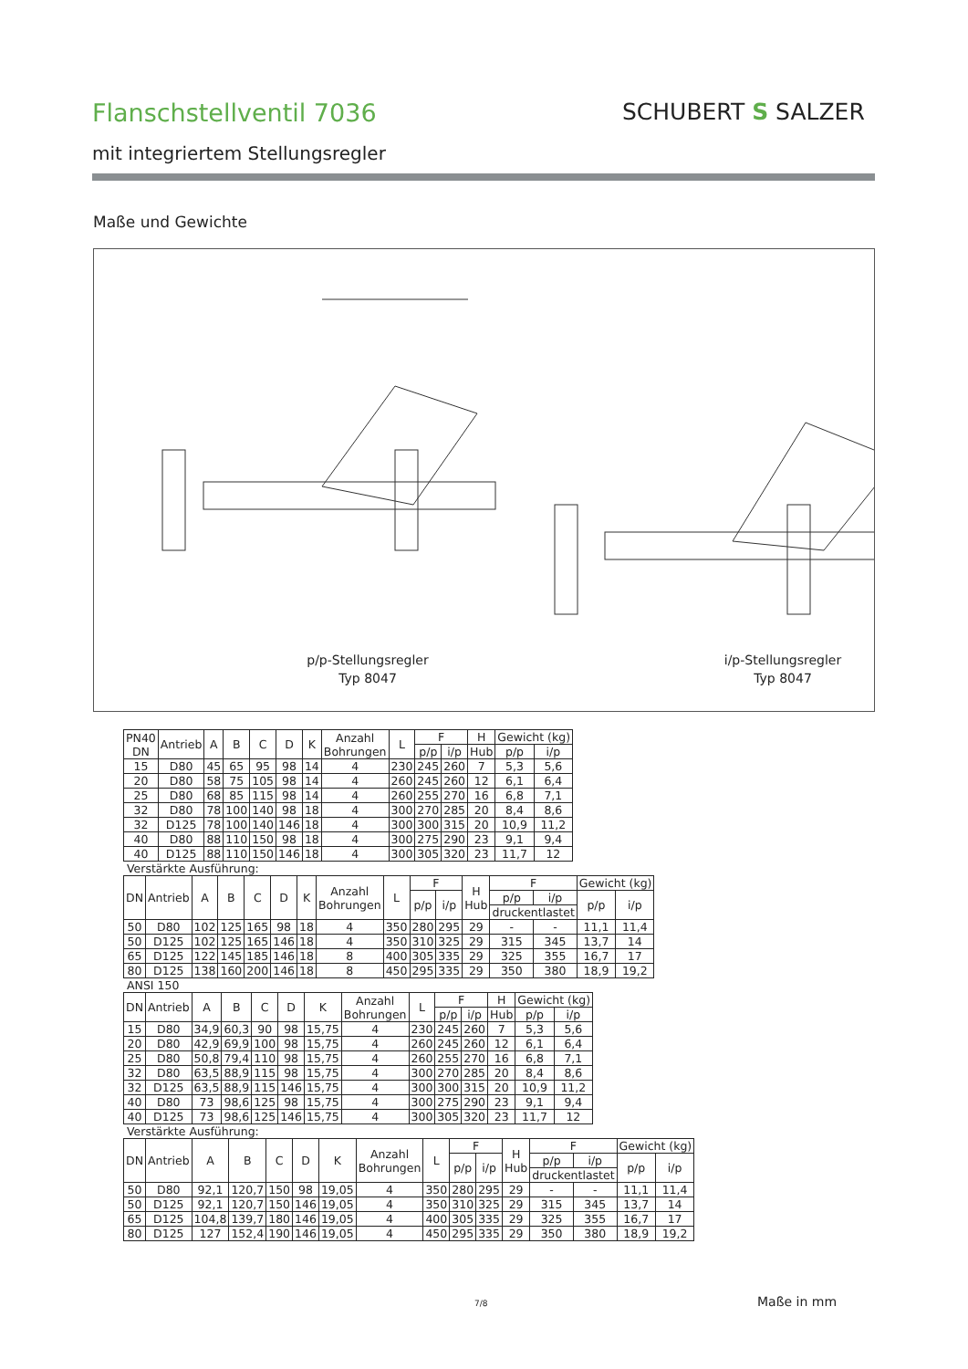Flanschstellventil 7036
mit integriertem Stellungsregler
SCHUBERT S SALZER
Maße und Gewichte
p/p-Stellungsregler
Typ 8047
i/p-Stellungsregler
Typ 8047
| PN40 DN | Antrieb | A | B | C | D | K | Anzahl Bohrungen | L | F | | H | Gewicht (kg) | |
| --- | --- | --- | --- | --- | --- | --- | --- | --- | --- | --- | --- | --- | --- |
| | | | | | | | | | p/p | i/p | Hub | p/p | i/p |
| 15 | D80 | 45 | 65 | 95 | 98 | 14 | 4 | 230 | 245 | 260 | 7 | 5,3 | 5,6 |
| 20 | D80 | 58 | 75 | 105 | 98 | 14 | 4 | 260 | 245 | 260 | 12 | 6,1 | 6,4 |
| 25 | D80 | 68 | 85 | 115 | 98 | 14 | 4 | 260 | 255 | 270 | 16 | 6,8 | 7,1 |
| 32 | D80 | 78 | 100 | 140 | 98 | 18 | 4 | 300 | 270 | 285 | 20 | 8,4 | 8,6 |
| 32 | D125 | 78 | 100 | 140 | 146 | 18 | 4 | 300 | 300 | 315 | 20 | 10,9 | 11,2 |
| 40 | D80 | 88 | 110 | 150 | 98 | 18 | 4 | 300 | 275 | 290 | 23 | 9,1 | 9,4 |
| 40 | D125 | 88 | 110 | 150 | 146 | 18 | 4 | 300 | 305 | 320 | 23 | 11,7 | 12 |
Verstärkte Ausführung:
| DN | Antrieb | A | B | C | D | K | Anzahl Bohrungen | L | F | | H Hub | F | | Gewicht (kg) | |
| --- | --- | --- | --- | --- | --- | --- | --- | --- | --- | --- | --- | --- | --- | --- | --- |
| | | | | | | | | | p/p | i/p | | p/p | i/p | p/p | i/p |
| | | | | | | | | | | | | druckentlastet | | | |
| 50 | D80 | 102 | 125 | 165 | 98 | 18 | 4 | 350 | 280 | 295 | 29 | - | - | 11,1 | 11,4 |
| 50 | D125 | 102 | 125 | 165 | 146 | 18 | 4 | 350 | 310 | 325 | 29 | 315 | 345 | 13,7 | 14 |
| 65 | D125 | 122 | 145 | 185 | 146 | 18 | 8 | 400 | 305 | 335 | 29 | 325 | 355 | 16,7 | 17 |
| 80 | D125 | 138 | 160 | 200 | 146 | 18 | 8 | 450 | 295 | 335 | 29 | 350 | 380 | 18,9 | 19,2 |
ANSI 150
| DN | Antrieb | A | B | C | D | K | Anzahl Bohrungen | L | F | | H | Gewicht (kg) | |
| --- | --- | --- | --- | --- | --- | --- | --- | --- | --- | --- | --- | --- | --- |
| | | | | | | | | | p/p | i/p | Hub | p/p | i/p |
| 15 | D80 | 34,9 | 60,3 | 90 | 98 | 15,75 | 4 | 230 | 245 | 260 | 7 | 5,3 | 5,6 |
| 20 | D80 | 42,9 | 69,9 | 100 | 98 | 15,75 | 4 | 260 | 245 | 260 | 12 | 6,1 | 6,4 |
| 25 | D80 | 50,8 | 79,4 | 110 | 98 | 15,75 | 4 | 260 | 255 | 270 | 16 | 6,8 | 7,1 |
| 32 | D80 | 63,5 | 88,9 | 115 | 98 | 15,75 | 4 | 300 | 270 | 285 | 20 | 8,4 | 8,6 |
| 32 | D125 | 63,5 | 88,9 | 115 | 146 | 15,75 | 4 | 300 | 300 | 315 | 20 | 10,9 | 11,2 |
| 40 | D80 | 73 | 98,6 | 125 | 98 | 15,75 | 4 | 300 | 275 | 290 | 23 | 9,1 | 9,4 |
| 40 | D125 | 73 | 98,6 | 125 | 146 | 15,75 | 4 | 300 | 305 | 320 | 23 | 11,7 | 12 |
Verstärkte Ausführung:
| DN | Antrieb | A | B | C | D | K | Anzahl Bohrungen | L | F | | H Hub | F | | Gewicht (kg) | |
| --- | --- | --- | --- | --- | --- | --- | --- | --- | --- | --- | --- | --- | --- | --- | --- |
| | | | | | | | | | p/p | i/p | | p/p | i/p | p/p | i/p |
| | | | | | | | | | | | | druckentlastet | | | |
| 50 | D80 | 92,1 | 120,7 | 150 | 98 | 19,05 | 4 | 350 | 280 | 295 | 29 | - | - | 11,1 | 11,4 |
| 50 | D125 | 92,1 | 120,7 | 150 | 146 | 19,05 | 4 | 350 | 310 | 325 | 29 | 315 | 345 | 13,7 | 14 |
| 65 | D125 | 104,8 | 139,7 | 180 | 146 | 19,05 | 4 | 400 | 305 | 335 | 29 | 325 | 355 | 16,7 | 17 |
| 80 | D125 | 127 | 152,4 | 190 | 146 | 19,05 | 4 | 450 | 295 | 335 | 29 | 350 | 380 | 18,9 | 19,2 |
7/8 Maße in mm